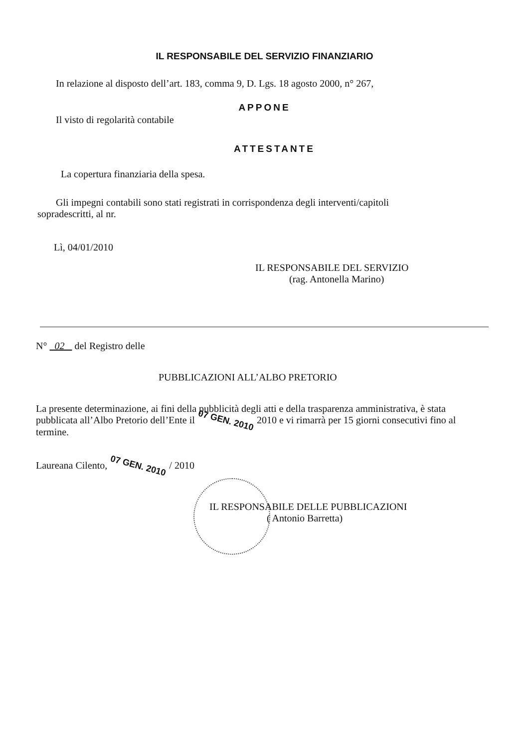IL RESPONSABILE DEL SERVIZIO FINANZIARIO
In relazione al disposto dell’art. 183, comma 9, D. Lgs. 18 agosto 2000, n° 267,
APPONE
Il visto di regolarità contabile
ATTESTANTE
La copertura finanziaria della spesa.
Gli impegni contabili sono stati registrati in corrispondenza degli interventi/capitoli
sopradescritti, al nr.
Lì, 04/01/2010
IL RESPONSABILE DEL SERVIZIO
(rag. Antonella Marino)
N° 02 del Registro delle
PUBBLICAZIONI ALL’ALBO PRETORIO
La presente determinazione, ai fini della pubblicità degli atti e della trasparenza amministrativa, è stata pubblicata all’Albo Pretorio dell’Ente il 07 GEN. 2010 2010 e vi rimarrà per 15 giorni consecutivi fino al termine.
Laureana Cilento, 07 GEN. 2010 / 2010
IL RESPONSABILE DELLE PUBBLICAZIONI
( Antonio Barretta)